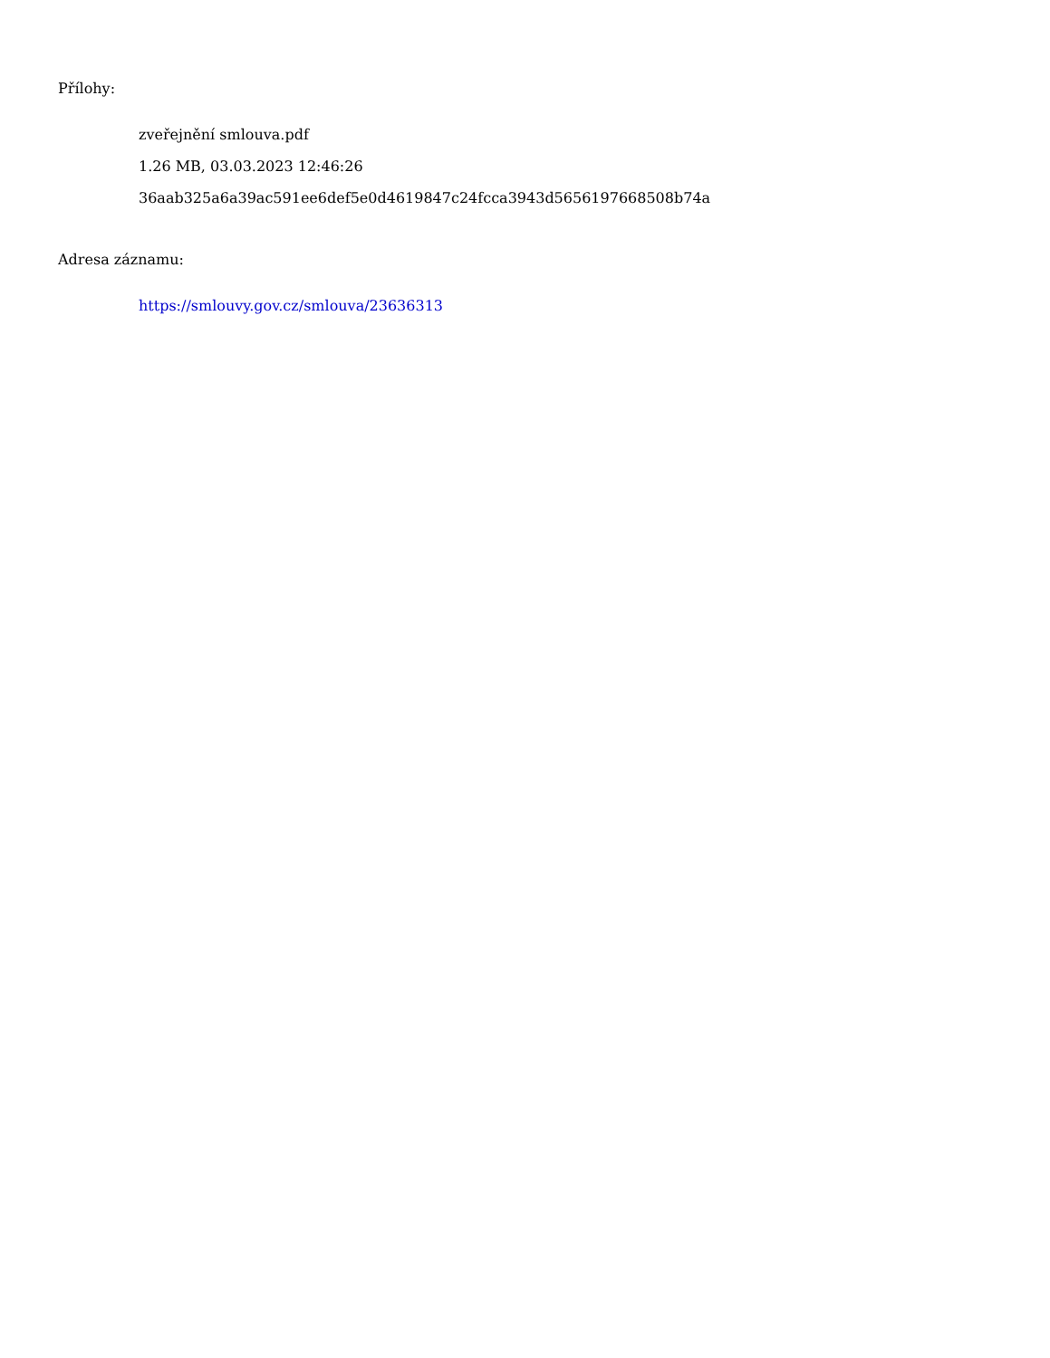Přílohy:
zveřejnění smlouva.pdf
1.26 MB, 03.03.2023 12:46:26
36aab325a6a39ac591ee6def5e0d4619847c24fcca3943d5656197668508b74a
Adresa záznamu:
https://smlouvy.gov.cz/smlouva/23636313